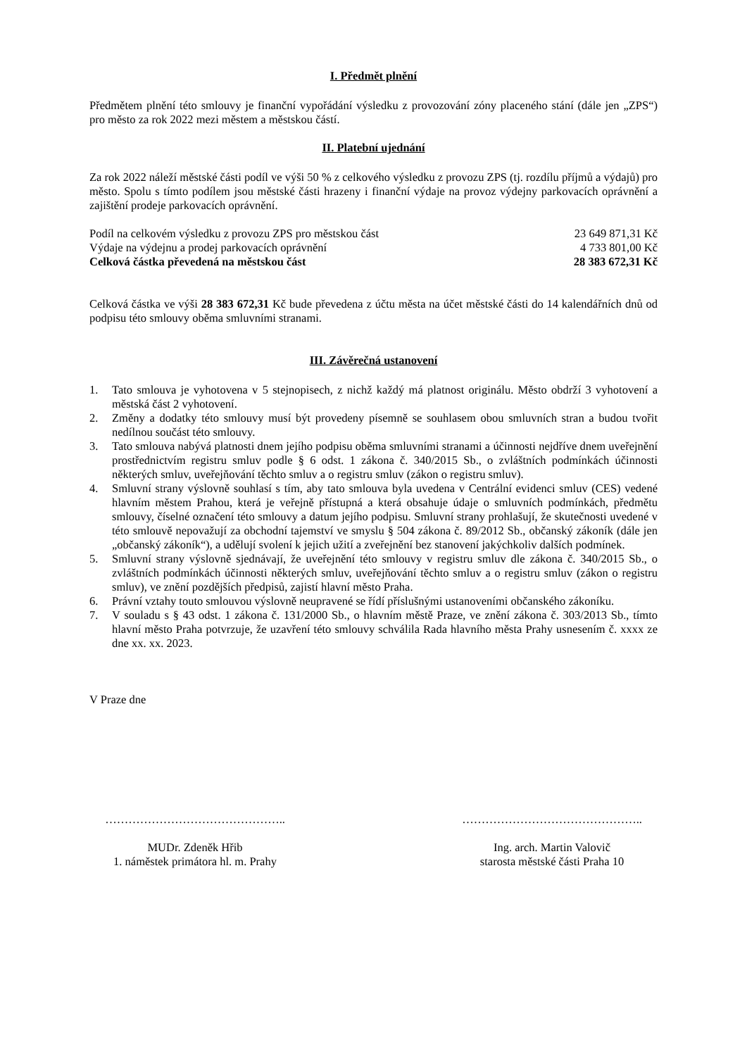I. Předmět plnění
Předmětem plnění této smlouvy je finanční vypořádání výsledku z provozování zóny placeného stání (dále jen „ZPS“) pro město za rok 2022 mezi městem a městskou částí.
II. Platební ujednání
Za rok 2022 náleží městské části podíl ve výši 50 % z celkového výsledku z provozu ZPS (tj. rozdílu příjmů a výdajů) pro město. Spolu s tímto podílem jsou městské části hrazeny i finanční výdaje na provoz výdejny parkovacích oprávnění a zajištění prodeje parkovacích oprávnění.
| Podíl na celkovém výsledku z provozu ZPS pro městskou část | 23 649 871,31 Kč |
| Výdaje na výdejnu a prodej parkovacích oprávnění | 4 733 801,00 Kč |
| Celková částka převedená na městskou část | 28 383 672,31 Kč |
Celková částka ve výši 28 383 672,31 Kč bude převedena z účtu města na účet městské části do 14 kalendářních dnů od podpisu této smlouvy oběma smluvními stranami.
III. Závěrečná ustanovení
1. Tato smlouva je vyhotovena v 5 stejnopisech, z nichž každý má platnost originálu. Město obdrží 3 vyhotovení a městská část 2 vyhotovení.
2. Změny a dodatky této smlouvy musí být provedeny písemně se souhlasem obou smluvních stran a budou tvořit nedílnou součást této smlouvy.
3. Tato smlouva nabývá platnosti dnem jejího podpisu oběma smluvními stranami a účinnosti nejdříve dnem uveřejnění prostřednictvím registru smluv podle § 6 odst. 1 zákona č. 340/2015 Sb., o zvláštních podmínkách účinnosti některých smluv, uveřejňování těchto smluv a o registru smluv (zákon o registru smluv).
4. Smluvní strany výslovně souhlasí s tím, aby tato smlouva byla uvedena v Centrální evidenci smluv (CES) vedené hlavním městem Prahou, která je veřejně přístupná a která obsahuje údaje o smluvních podmínkách, předmětu smlouvy, číselné označení této smlouvy a datum jejího podpisu. Smluvní strany prohlašují, že skutečnosti uvedené v této smlouvě nepovažují za obchodní tajemství ve smyslu § 504 zákona č. 89/2012 Sb., občanský zákoník (dále jen „občanský zákoník“), a udělují svolení k jejich užití a zveřejnění bez stanovení jakýchkoliv dalších podmínek.
5. Smluvní strany výslovně sjednávají, že uveřejnění této smlouvy v registru smluv dle zákona č. 340/2015 Sb., o zvláštních podmínkách účinnosti některých smluv, uveřejňování těchto smluv a o registru smluv (zákon o registru smluv), ve znění pozdějších předpisů, zajistí hlavní město Praha.
6. Právní vztahy touto smlouvou výslovně neupravené se řídí příslušnými ustanoveními občanského zákoníku.
7. V souladu s § 43 odst. 1 zákona č. 131/2000 Sb., o hlavním městě Praze, ve znění zákona č. 303/2013 Sb., tímto hlavní město Praha potvrzuje, že uzavření této smlouvy schválila Rada hlavního města Prahy usnesením č. xxxx ze dne xx. xx. 2023.
V Praze dne
………………………………………..
MUDr. Zdeněk Hřib
1. náměstek primátora hl. m. Prahy
………………………………………..
Ing. arch. Martin Valovič
starosta městské části Praha 10